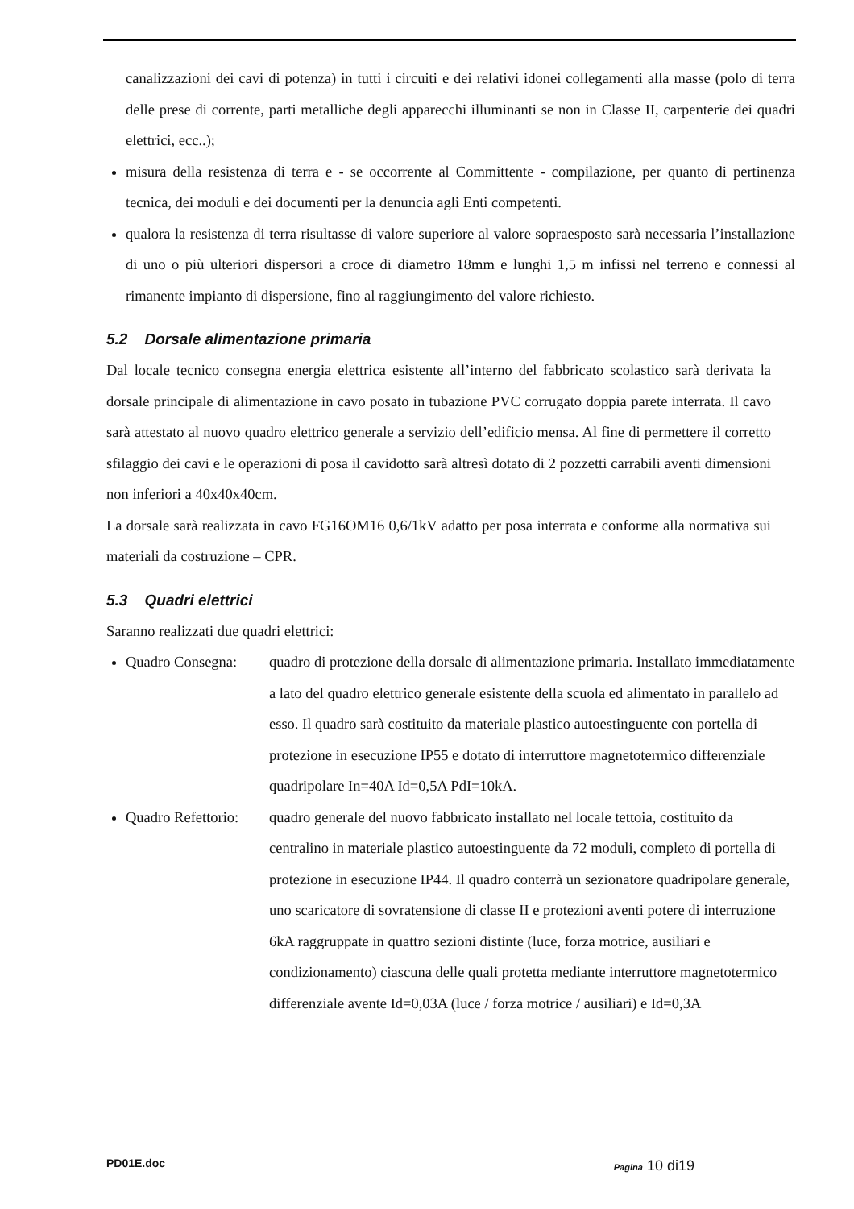canalizzazioni dei cavi di potenza) in tutti i circuiti e dei relativi idonei collegamenti alla masse (polo di terra delle prese di corrente, parti metalliche degli apparecchi illuminanti se non in Classe II, carpenterie dei quadri elettrici, ecc..);
misura della resistenza di terra e - se occorrente al Committente - compilazione, per quanto di pertinenza tecnica, dei moduli e dei documenti per la denuncia agli Enti competenti.
qualora la resistenza di terra risultasse di valore superiore al valore sopraesposto sarà necessaria l’installazione di uno o più ulteriori dispersori a croce di diametro 18mm e lunghi 1,5 m infissi nel terreno e connessi al rimanente impianto di dispersione, fino al raggiungimento del valore richiesto.
5.2 Dorsale alimentazione primaria
Dal locale tecnico consegna energia elettrica esistente all’interno del fabbricato scolastico sarà derivata la dorsale principale di alimentazione in cavo posato in tubazione PVC corrugato doppia parete interrata. Il cavo sarà attestato al nuovo quadro elettrico generale a servizio dell’edificio mensa. Al fine di permettere il corretto sfilaggio dei cavi e le operazioni di posa il cavidotto sarà altresì dotato di 2 pozzetti carrabili aventi dimensioni non inferiori a 40x40x40cm.
La dorsale sarà realizzata in cavo FG16OM16 0,6/1kV adatto per posa interrata e conforme alla normativa sui materiali da costruzione – CPR.
5.3 Quadri elettrici
Saranno realizzati due quadri elettrici:
Quadro Consegna: quadro di protezione della dorsale di alimentazione primaria. Installato immediatamente a lato del quadro elettrico generale esistente della scuola ed alimentato in parallelo ad esso. Il quadro sarà costituito da materiale plastico autoestinguente con portella di protezione in esecuzione IP55 e dotato di interruttore magnetotermico differenziale quadripolare In=40A Id=0,5A PdI=10kA.
Quadro Refettorio: quadro generale del nuovo fabbricato installato nel locale tettoia, costituito da centralino in materiale plastico autoestinguente da 72 moduli, completo di portella di protezione in esecuzione IP44. Il quadro conterrà un sezionatore quadripolare generale, uno scaricatore di sovratensione di classe II e protezioni aventi potere di interruzione 6kA raggruppate in quattro sezioni distinte (luce, forza motrice, ausiliari e condizionamento) ciascuna delle quali protetta mediante interruttore magnetotermico differenziale avente Id=0,03A (luce / forza motrice / ausiliari) e Id=0,3A
PD01E.doc Pagina 10 di19